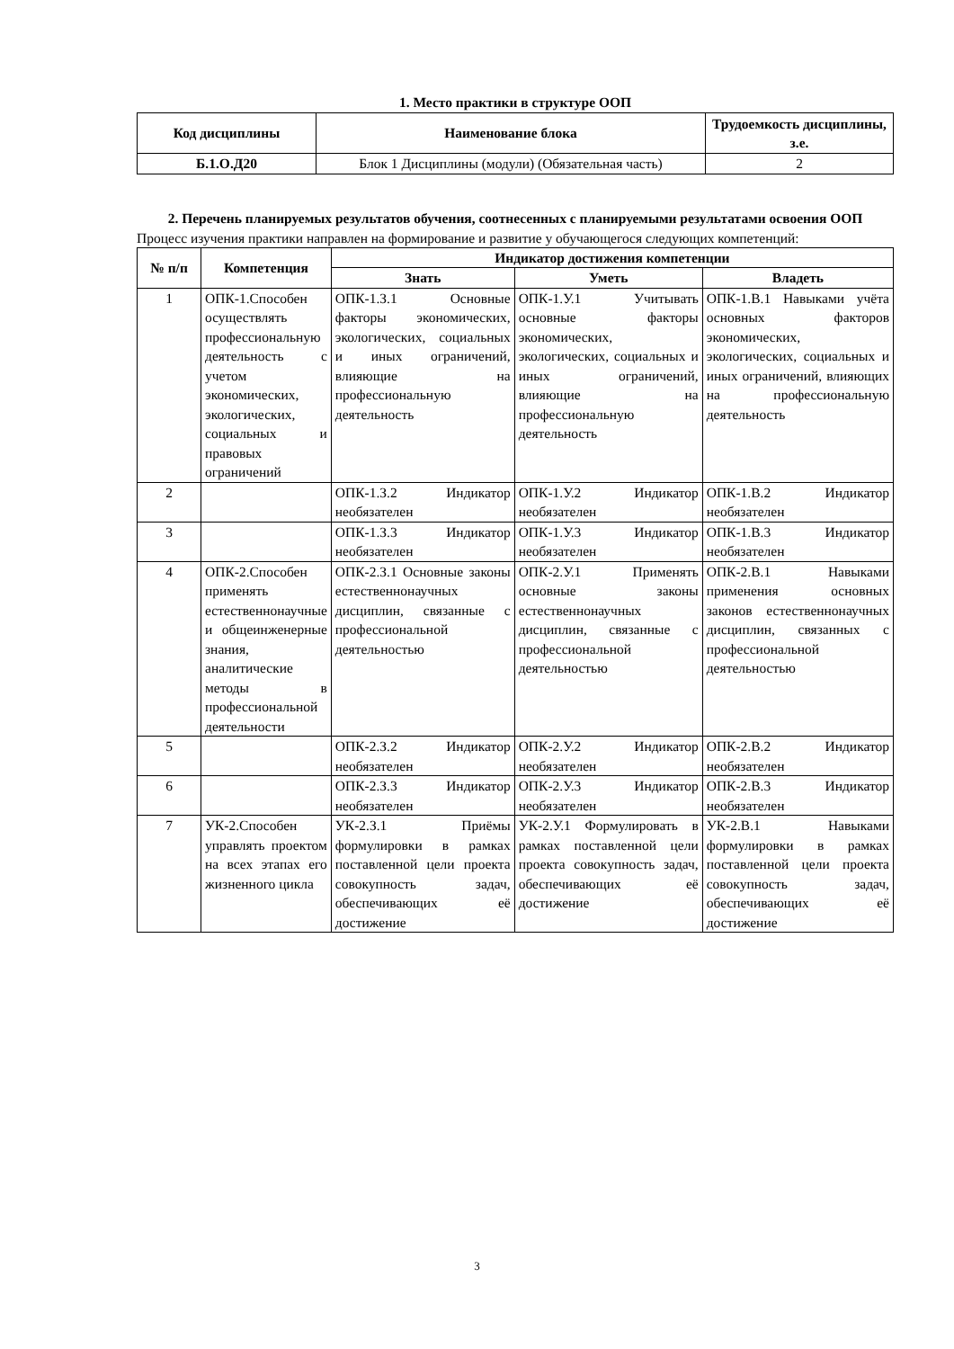1. Место практики в структуре ООП
| Код дисциплины | Наименование блока | Трудоемкость дисциплины, з.е. |
| --- | --- | --- |
| Б.1.О.Д20 | Блок 1 Дисциплины (модули) (Обязательная часть) | 2 |
2. Перечень планируемых результатов обучения, соотнесенных с планируемыми результатами освоения ООП
Процесс изучения практики направлен на формирование и развитие у обучающегося следующих компетенций:
| № п/п | Компетенция | Индикатор достижения компетенции | | |
| --- | --- | --- | --- | --- |
| | | Знать | Уметь | Владеть |
| 1 | ОПК-1.Способен осуществлять профессиональную деятельность с учетом экономических, экологических, социальных и правовых ограничений | ОПК-1.З.1 Основные факторы экономических, экологических, социальных и иных ограничений, влияющие на профессиональную деятельность | ОПК-1.У.1 Учитывать основные факторы экономических, экологических, социальных и иных ограничений, влияющие на профессиональную деятельность | ОПК-1.В.1 Навыками учёта основных факторов экономических, экологических, социальных и иных ограничений, влияющих на профессиональную деятельность |
| 2 | | ОПК-1.З.2 Индикатор необязателен | ОПК-1.У.2 Индикатор необязателен | ОПК-1.В.2 Индикатор необязателен |
| 3 | | ОПК-1.З.3 Индикатор необязателен | ОПК-1.У.3 Индикатор необязателен | ОПК-1.В.3 Индикатор необязателен |
| 4 | ОПК-2.Способен применять естественнонаучные и общеинженерные знания, аналитические методы в профессиональной деятельности | ОПК-2.З.1 Основные законы естественнонаучных дисциплин, связанные с профессиональной деятельностью | ОПК-2.У.1 Применять основные законы естественнонаучных дисциплин, связанные с профессиональной деятельностью | ОПК-2.В.1 Навыками применения основных законов естественнонаучных дисциплин, связанных с профессиональной деятельностью |
| 5 | | ОПК-2.З.2 Индикатор необязателен | ОПК-2.У.2 Индикатор необязателен | ОПК-2.В.2 Индикатор необязателен |
| 6 | | ОПК-2.З.3 Индикатор необязателен | ОПК-2.У.3 Индикатор необязателен | ОПК-2.В.3 Индикатор необязателен |
| 7 | УК-2.Способен управлять проектом на всех этапах его жизненного цикла | УК-2.З.1 Приёмы формулировки в рамках поставленной цели проекта совокупность задач, обеспечивающих её достижение | УК-2.У.1 Формулировать в рамках поставленной цели проекта совокупность задач, обеспечивающих её достижение | УК-2.В.1 Навыками формулировки в рамках поставленной цели проекта совокупность задач, обеспечивающих её достижение |
3